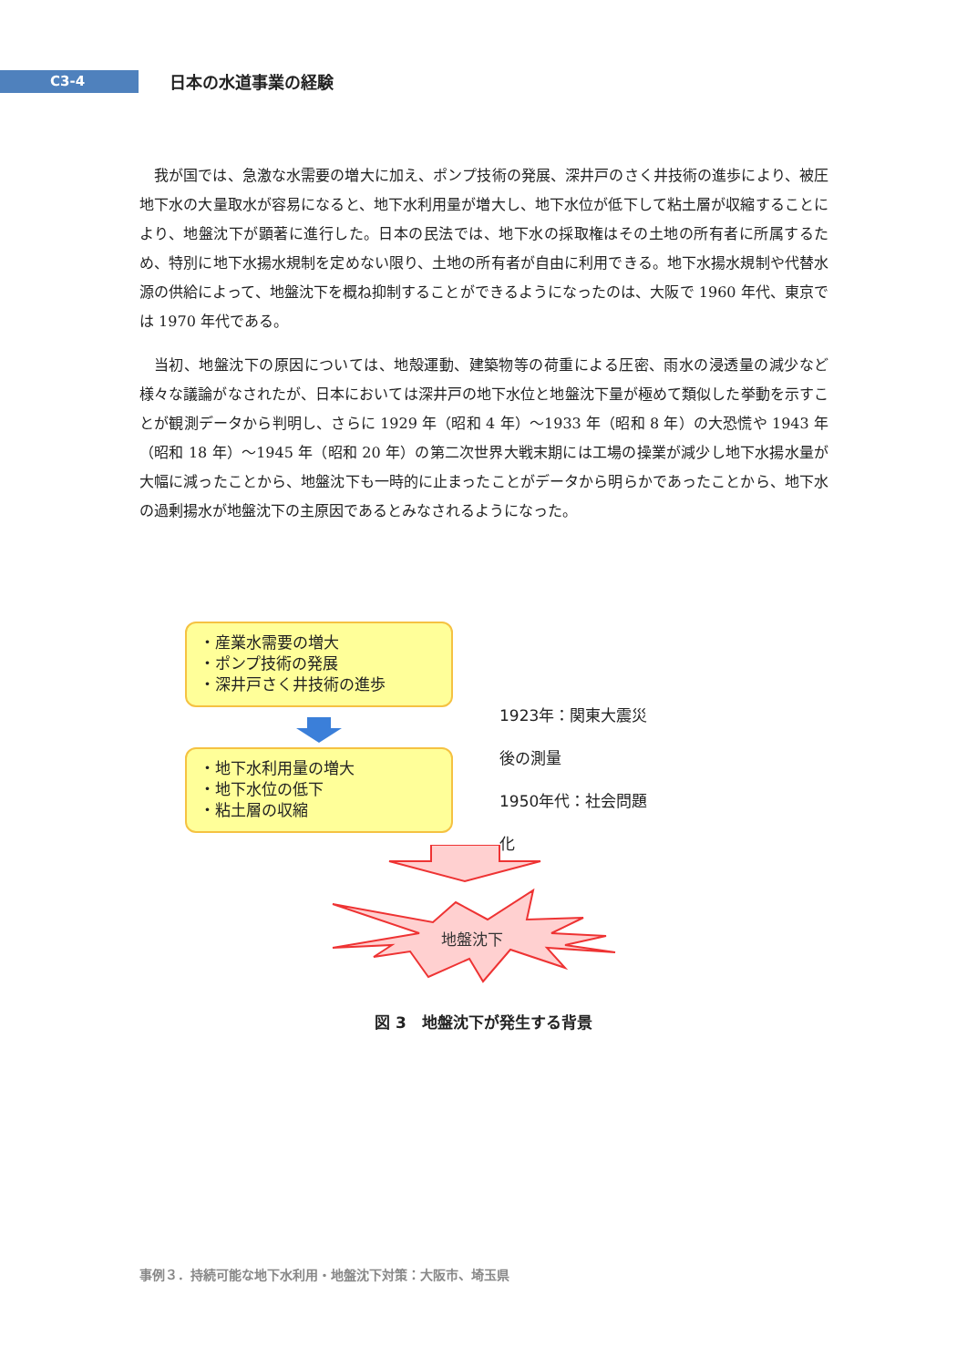C3-4
日本の水道事業の経験
我が国では、急激な水需要の増大に加え、ポンプ技術の発展、深井戸のさく井技術の進歩により、被圧地下水の大量取水が容易になると、地下水利用量が増大し、地下水位が低下して粘土層が収縮することにより、地盤沈下が顕著に進行した。日本の民法では、地下水の採取権はその土地の所有者に所属するため、特別に地下水揚水規制を定めない限り、土地の所有者が自由に利用できる。地下水揚水規制や代替水源の供給によって、地盤沈下を概ね抑制することができるようになったのは、大阪で 1960 年代、東京では 1970 年代である。
当初、地盤沈下の原因については、地殻運動、建築物等の荷重による圧密、雨水の浸透量の減少など様々な議論がなされたが、日本においては深井戸の地下水位と地盤沈下量が極めて類似した挙動を示すことが観測データから判明し、さらに 1929 年（昭和 4 年）～1933 年（昭和 8 年）の大恐慌や 1943 年（昭和 18 年）～1945 年（昭和 20 年）の第二次世界大戦末期には工場の操業が減少し地下水揚水量が大幅に減ったことから、地盤沈下も一時的に止まったことがデータから明らかであったことから、地下水の過剰揚水が地盤沈下の主原因であるとみなされるようになった。
・産業水需要の増大
・ポンプ技術の発展
・深井戸さく井技術の進歩
・地下水利用量の増大
・地下水位の低下
・粘土層の収縮
1923年：関東大震災後の測量
1950年代：社会問題化
地盤沈下
図 3　地盤沈下が発生する背景
事例３．持続可能な地下水利用・地盤沈下対策：大阪市、埼玉県